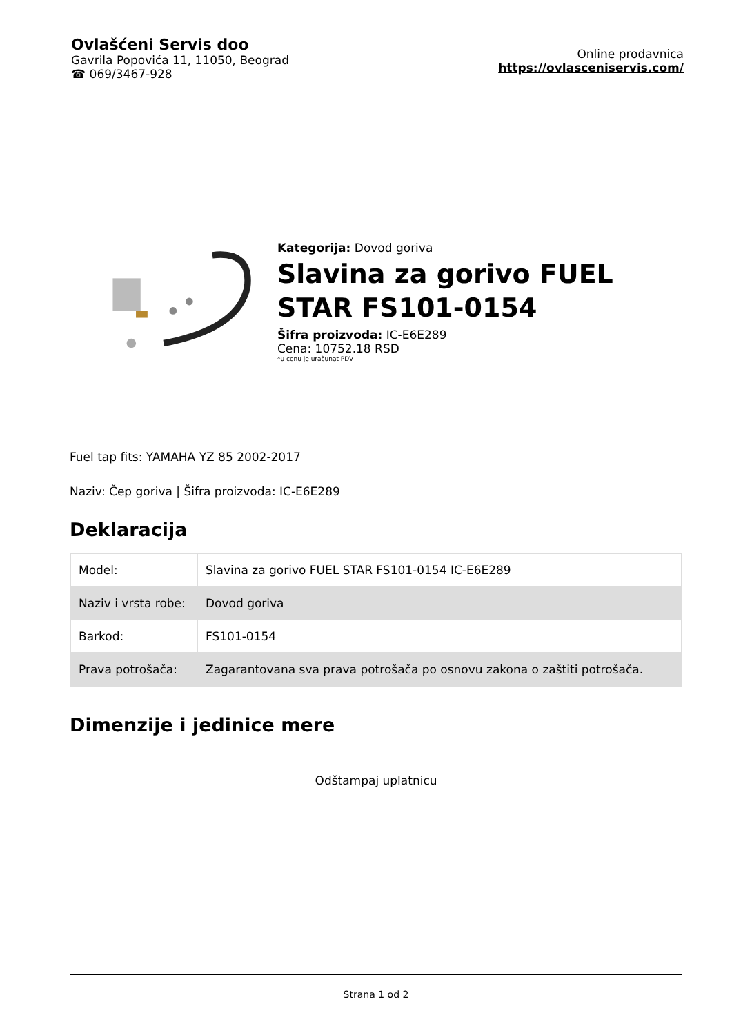Ovlašćeni Servis doo
Gavrila Popovića 11, 11050, Beograd
☎ 069/3467-928
Online prodavnica
https://ovlasceniservis.com/
Kategorija: Dovod goriva
Slavina za gorivo FUEL STAR FS101-0154
Šifra proizvoda: IC-E6E289
Cena: 10752.18 RSD
*u cenu je uračunat PDV
Fuel tap fits: YAMAHA YZ 85 2002-2017
Naziv: Čep goriva | Šifra proizvoda: IC-E6E289
Deklaracija
| Model: | Slavina za gorivo FUEL STAR FS101-0154 IC-E6E289 |
| Naziv i vrsta robe: | Dovod goriva |
| Barkod: | FS101-0154 |
| Prava potrošača: | Zagarantovana sva prava potrošača po osnovu zakona o zaštiti potrošača. |
Dimenzije i jedinice mere
Odštampaj uplatnicu
Strana 1 od 2